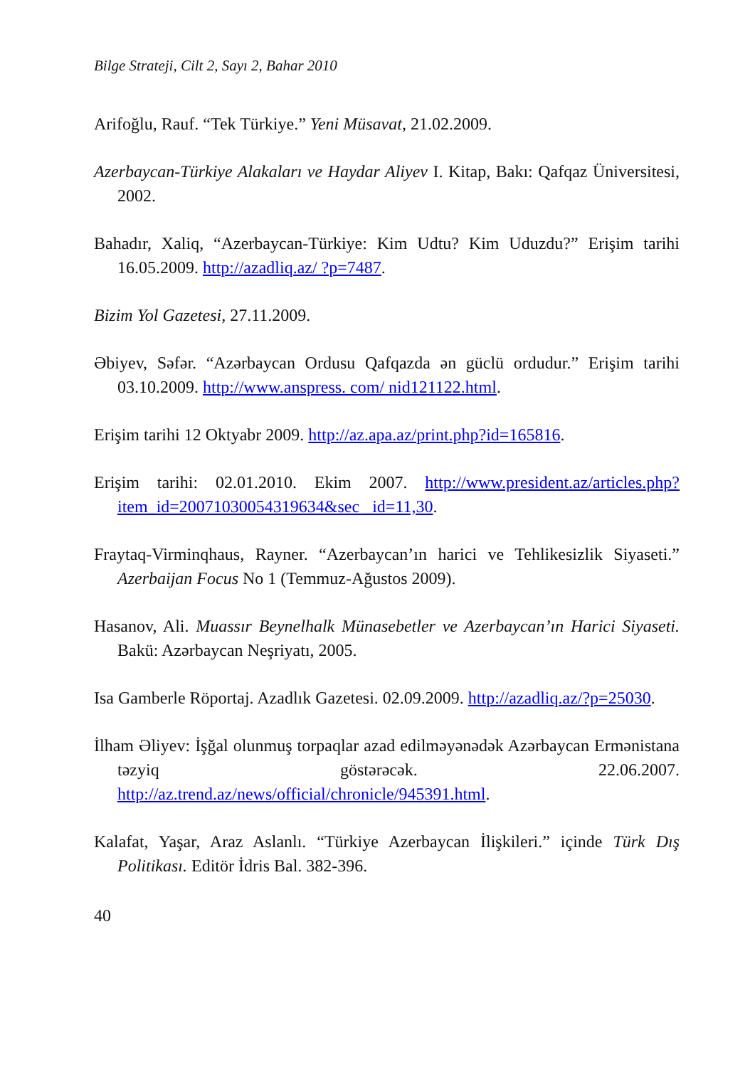Bilge Strateji, Cilt 2, Sayı 2, Bahar 2010
Arifoğlu, Rauf. “Tek Türkiye.” Yeni Müsavat, 21.02.2009.
Azerbaycan-Türkiye Alakaları ve Haydar Aliyev I. Kitap, Bakı: Qafqaz Üniversitesi, 2002.
Bahadır, Xaliq, “Azerbaycan-Türkiye: Kim Udtu? Kim Uduzdu?” Erişim tarihi 16.05.2009. http://azadliq.az/ ?p=7487.
Bizim Yol Gazetesi, 27.11.2009.
Əbiyev, Səfər. “Azərbaycan Ordusu Qafqazda ən güclü ordudur.” Erişim tarihi 03.10.2009. http://www.anspress. com/ nid121122.html.
Erişim tarihi 12 Oktyabr 2009. http://az.apa.az/print.php?id=165816.
Erişim tarihi: 02.01.2010. Ekim 2007. http://www.president.az/articles.php?item_id=20071030054319634&sec _id=11,30.
Fraytaq-Virminqhaus, Rayner. “Azerbaycan’ın harici ve Tehlikesizlik Siyaseti.” Azerbaijan Focus No 1 (Temmuz-Ağustos 2009).
Hasanov, Ali. Muassır Beynelhalk Münasebetler ve Azerbaycan’ın Harici Siyaseti. Bakü: Azərbaycan Neşriyatı, 2005.
Isa Gamberle Röportaj. Azadlık Gazetesi. 02.09.2009. http://azadliq.az/?p=25030.
İlham Əliyev: İşğal olunmuş torpaqlar azad edilməyənədək Azərbaycan Ermənistana təzyiq göstərəcək. 22.06.2007. http://az.trend.az/news/official/chronicle/945391.html.
Kalafat, Yaşar, Araz Aslanlı. “Türkiye Azerbaycan İlişkileri.” içinde Türk Dış Politikası. Editör İdris Bal. 382-396.
40